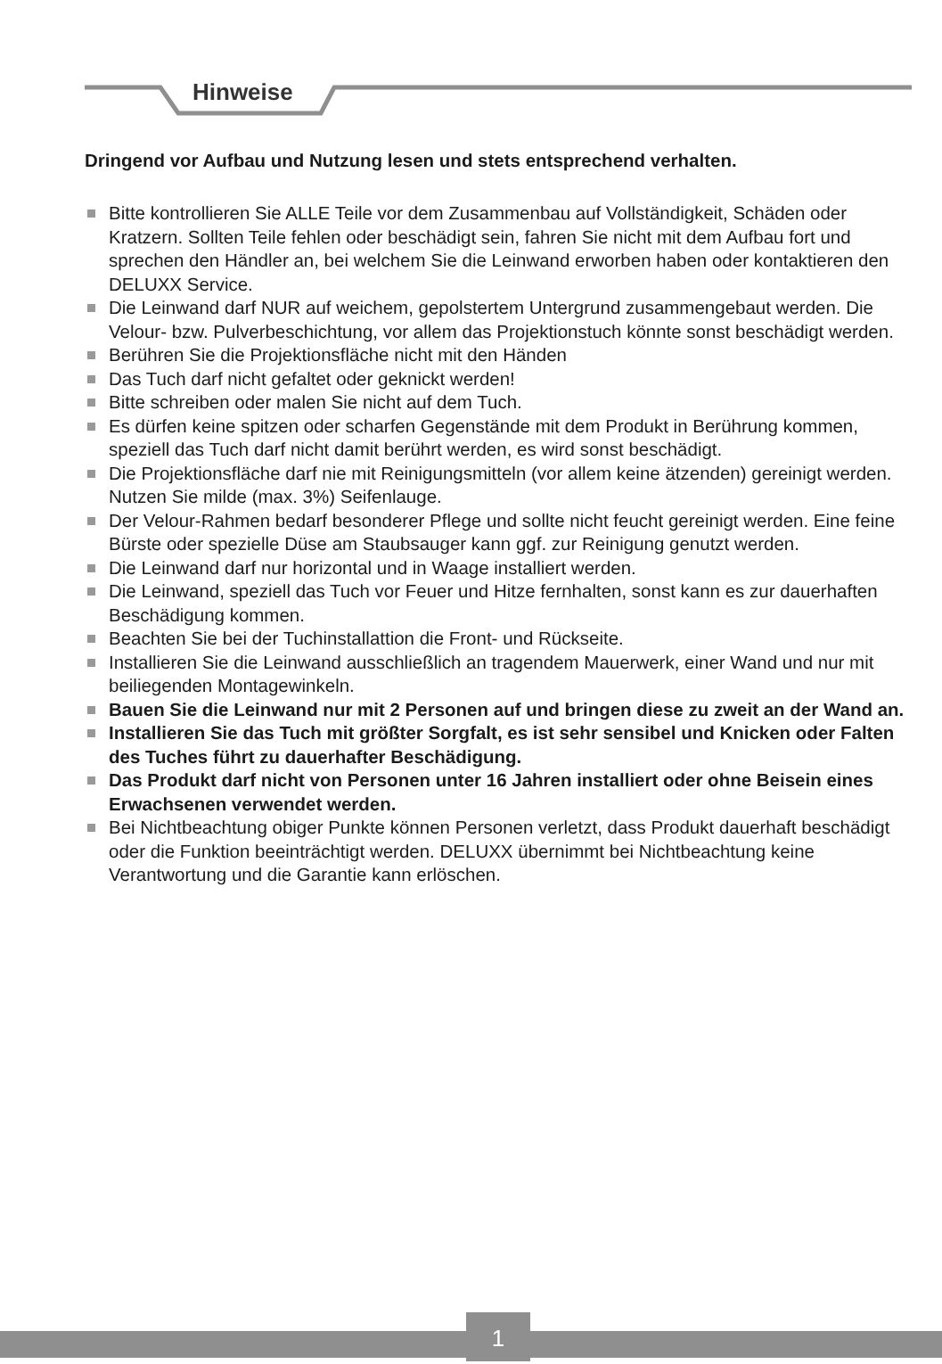Hinweise
Dringend vor Aufbau und Nutzung lesen und stets entsprechend verhalten.
Bitte kontrollieren Sie ALLE Teile vor dem Zusammenbau auf Vollständigkeit, Schäden oder Kratzern. Sollten Teile fehlen oder beschädigt sein, fahren Sie nicht mit dem Aufbau fort und sprechen den Händler an, bei welchem Sie die Leinwand erworben haben oder kontaktieren den DELUXX Service.
Die Leinwand darf NUR auf weichem, gepolstertem Untergrund zusammengebaut werden. Die Velour- bzw. Pulverbeschichtung, vor allem das Projektionstuch könnte sonst beschädigt werden.
Berühren Sie die Projektionsfläche nicht mit den Händen
Das Tuch darf nicht gefaltet oder geknickt werden!
Bitte schreiben oder malen Sie nicht auf dem Tuch.
Es dürfen keine spitzen oder scharfen Gegenstände mit dem Produkt in Berührung kommen, speziell das Tuch darf nicht damit berührt werden, es wird sonst beschädigt.
Die Projektionsfläche darf nie mit Reinigungsmitteln (vor allem keine ätzenden) gereinigt werden. Nutzen Sie milde (max. 3%) Seifenlauge.
Der Velour-Rahmen bedarf besonderer Pflege und sollte nicht feucht gereinigt werden. Eine feine Bürste oder spezielle Düse am Staubsauger kann ggf. zur Reinigung genutzt werden.
Die Leinwand darf nur horizontal und in Waage installiert werden.
Die Leinwand, speziell das Tuch vor Feuer und Hitze fernhalten, sonst kann es zur dauerhaften Beschädigung kommen.
Beachten Sie bei der Tuchinstallattion die Front- und Rückseite.
Installieren Sie die Leinwand ausschließlich an tragendem Mauerwerk, einer Wand und nur mit beiliegenden Montagewinkeln.
Bauen Sie die Leinwand nur mit 2 Personen auf und bringen diese zu zweit an der Wand an.
Installieren Sie das Tuch mit größter Sorgfalt, es ist sehr sensibel und Knicken oder Falten des Tuches führt zu dauerhafter Beschädigung.
Das Produkt darf nicht von Personen unter 16 Jahren installiert oder ohne Beisein eines Erwachsenen verwendet werden.
Bei Nichtbeachtung obiger Punkte können Personen verletzt, dass Produkt dauerhaft beschädigt oder die Funktion beeinträchtigt werden. DELUXX übernimmt bei Nichtbeachtung keine Verantwortung und die Garantie kann erlöschen.
1